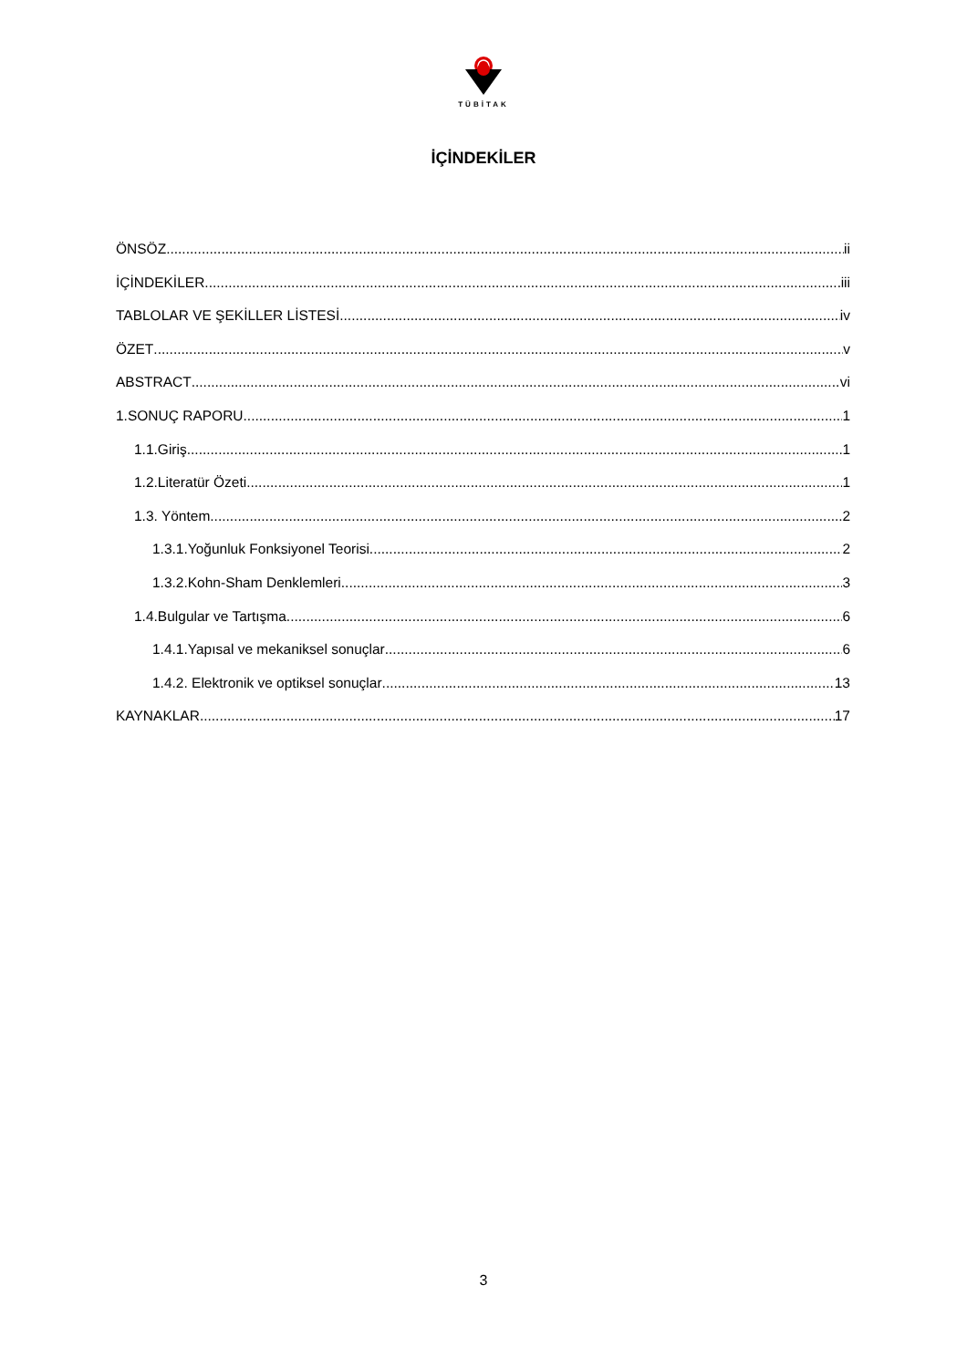TÜBİTAK
İÇİNDEKİLER
ÖNSÖZ ii
İÇİNDEKİLER iii
TABLOLAR VE ŞEKİLLER LİSTESİ iv
ÖZET v
ABSTRACT vi
1.SONUÇ RAPORU 1
1.1.Giriş 1
1.2.Literatür Özeti 1
1.3. Yöntem 2
1.3.1.Yoğunluk Fonksiyonel Teorisi 2
1.3.2.Kohn-Sham Denklemleri 3
1.4.Bulgular ve Tartışma 6
1.4.1.Yapısal ve mekaniksel sonuçlar 6
1.4.2. Elektronik ve optiksel sonuçlar 13
KAYNAKLAR 17
3